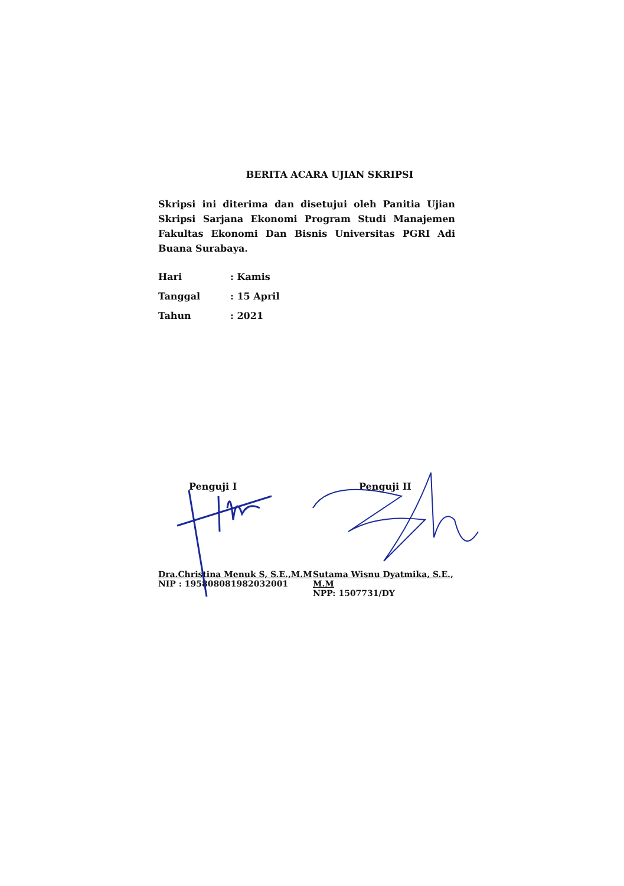BERITA ACARA UJIAN SKRIPSI
Skripsi ini diterima dan disetujui oleh Panitia Ujian Skripsi Sarjana Ekonomi Program Studi Manajemen Fakultas Ekonomi Dan Bisnis Universitas PGRI Adi Buana Surabaya.
| Hari | : Kamis |
| Tanggal | : 15 April |
| Tahun | : 2021 |
Penguji I
Dra.Christina Menuk S, S.E.,M.M
NIP : 195808081982032001
Penguji II
Sutama Wisnu Dyatmika, S.E., M.M
NPP: 1507731/DY